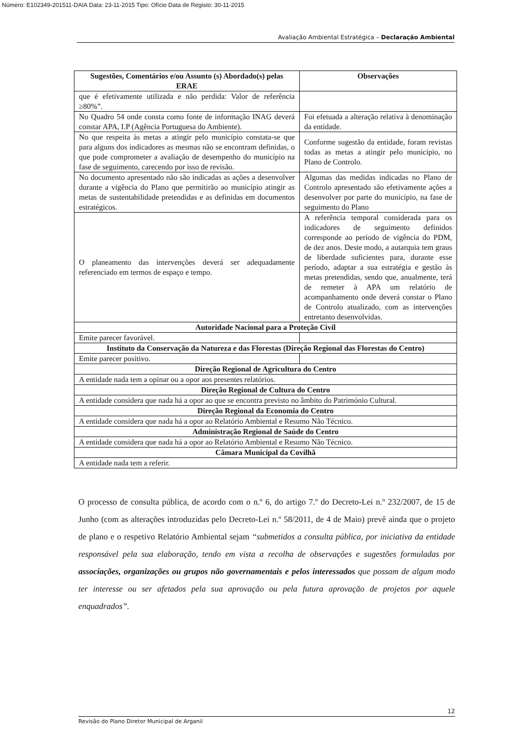Número: E102349-201511-DAIA Data: 23-11-2015 Tipo: Ofício Data de Registo: 30-11-2015
Avaliação Ambiental Estratégica – Declaração Ambiental
| Sugestões, Comentários e/ou Assunto (s) Abordado(s) pelas ERAE | Observações |
| --- | --- |
| que é efetivamente utilizada e não perdida: Valor de referência ≥80%”. | |
| No Quadro 54 onde consta como fonte de informação INAG deverá constar APA, I.P (Agência Portuguesa do Ambiente). | Foi efetuada a alteração relativa à denominação da entidade. |
| No que respeita às metas a atingir pelo município constata-se que para alguns dos indicadores as mesmas não se encontram definidas, o que pode comprometer a avaliação de desempenho do município na fase de seguimento, carecendo por isso de revisão. | Conforme sugestão da entidade, foram revistas todas as metas a atingir pelo município, no Plano de Controlo. |
| No documento apresentado não são indicadas as ações a desenvolver durante a vigência do Plano que permitirão ao município atingir as metas de sustentabilidade pretendidas e as definidas em documentos estratégicos. | Algumas das medidas indicadas no Plano de Controlo apresentado são efetivamente ações a desenvolver por parte do município, na fase de seguimento do Plano |
| O planeamento das intervenções deverá ser adequadamente referenciado em termos de espaço e tempo. | A referência temporal considerada para os indicadores de seguimento definidos corresponde ao período de vigência do PDM, de dez anos. Deste modo, a autarquia tem graus de liberdade suficientes para, durante esse período, adaptar a sua estratégia e gestão às metas pretendidas, sendo que, anualmente, terá de remeter à APA um relatório de acompanhamento onde deverá constar o Plano de Controlo atualizado, com as intervenções entretanto desenvolvidas. |
| Autoridade Nacional para a Proteção Civil | |
| Emite parecer favorável. | |
| Instituto da Conservação da Natureza e das Florestas (Direção Regional das Florestas do Centro) | |
| Emite parecer positivo. | |
| Direção Regional de Agricultura do Centro | |
| A entidade nada tem a opinar ou a opor aos presentes relatórios. | |
| Direção Regional de Cultura do Centro | |
| A entidade considera que nada há a opor ao que se encontra previsto no âmbito do Património Cultural. | |
| Direção Regional da Economia do Centro | |
| A entidade considera que nada há a opor ao Relatório Ambiental e Resumo Não Técnico. | |
| Administração Regional de Saúde do Centro | |
| A entidade considera que nada há a opor ao Relatório Ambiental e Resumo Não Técnico. | |
| Câmara Municipal da Covilhã | |
| A entidade nada tem a referir. | |
O processo de consulta pública, de acordo com o n.º 6, do artigo 7.º do Decreto-Lei n.º 232/2007, de 15 de Junho (com as alterações introduzidas pelo Decreto-Lei n.º 58/2011, de 4 de Maio) prevê ainda que o projeto de plano e o respetivo Relatório Ambiental sejam “submetidos a consulta pública, por iniciativa da entidade responsável pela sua elaboração, tendo em vista a recolha de observações e sugestões formuladas por associações, organizações ou grupos não governamentais e pelos interessados que possam de algum modo ter interesse ou ser afetados pela sua aprovação ou pela futura aprovação de projetos por aquele enquadrados”.
12
Revisão do Plano Diretor Municipal de Arganil